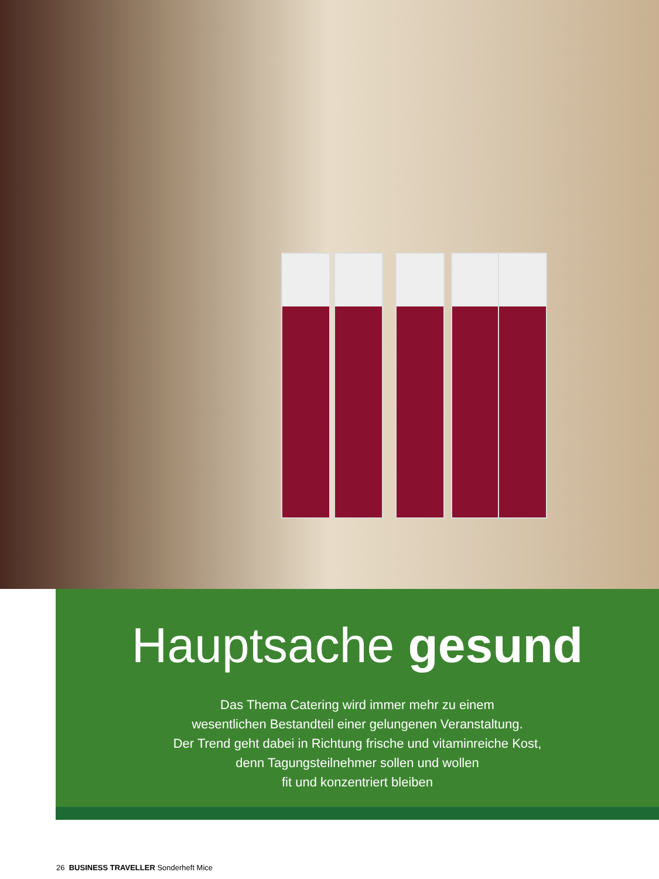Hauptsache gesund
Das Thema Catering wird immer mehr zu einem
wesentlichen Bestandteil einer gelungenen Veranstaltung.
Der Trend geht dabei in Richtung frische und vitaminreiche Kost,
denn Tagungsteilnehmer sollen und wollen
fit und konzentriert bleiben
26 BUSINESS TRAVELLER Sonderheft Mice